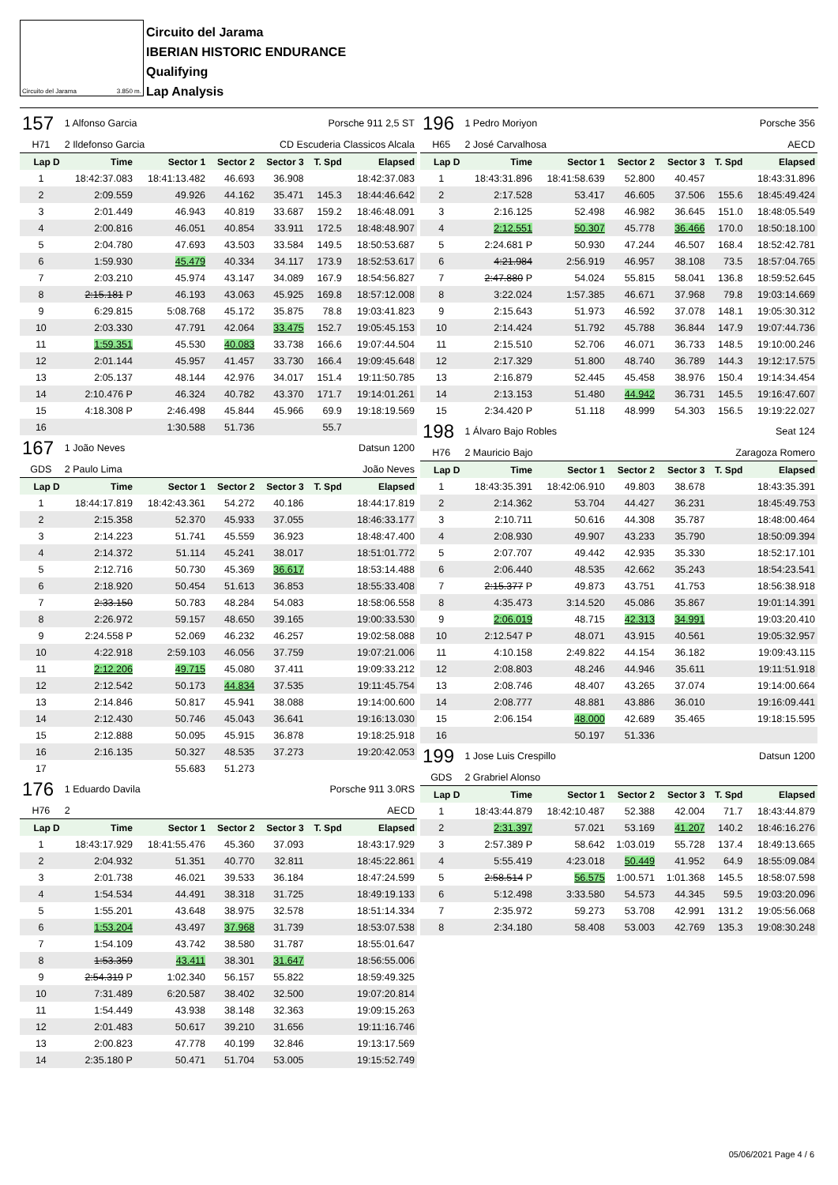Circuito del Jarama 3.850 m.
Circuito del Jarama
IBERIAN HISTORIC ENDURANCE
Qualifying
Lap Analysis
| 157 | 1 Alfonso Garcia | | | Porsche 911 2,5 ST | | |
| H71 | 2 Ildefonso Garcia | | CD Escuderia Classicos Alcala | | | |
| Lap D | Time | Sector 1 | Sector 2 | Sector 3 | T. Spd | Elapsed |
| 1 | 18:42:37.083 | 18:41:13.482 | 46.693 | 36.908 | | 18:42:37.083 |
| 2 | 2:09.559 | 49.926 | 44.162 | 35.471 | 145.3 | 18:44:46.642 |
| 3 | 2:01.449 | 46.943 | 40.819 | 33.687 | 159.2 | 18:46:48.091 |
| 4 | 2:00.816 | 46.051 | 40.854 | 33.911 | 172.5 | 18:48:48.907 |
| 5 | 2:04.780 | 47.693 | 43.503 | 33.584 | 149.5 | 18:50:53.687 |
| 6 | 1:59.930 | 45.479 | 40.334 | 34.117 | 173.9 | 18:52:53.617 |
| 7 | 2:03.210 | 45.974 | 43.147 | 34.089 | 167.9 | 18:54:56.827 |
| 8 | 2:15.181 P | 46.193 | 43.063 | 45.925 | 169.8 | 18:57:12.008 |
| 9 | 6:29.815 | 5:08.768 | 45.172 | 35.875 | 78.8 | 19:03:41.823 |
| 10 | 2:03.330 | 47.791 | 42.064 | 33.475 | 152.7 | 19:05:45.153 |
| 11 | 1:59.351 | 45.530 | 40.083 | 33.738 | 166.6 | 19:07:44.504 |
| 12 | 2:01.144 | 45.957 | 41.457 | 33.730 | 166.4 | 19:09:45.648 |
| 13 | 2:05.137 | 48.144 | 42.976 | 34.017 | 151.4 | 19:11:50.785 |
| 14 | 2:10.476 P | 46.324 | 40.782 | 43.370 | 171.7 | 19:14:01.261 |
| 15 | 4:18.308 P | 2:46.498 | 45.844 | 45.966 | 69.9 | 19:18:19.569 |
| 16 | | 1:30.588 | 51.736 | | 55.7 | |
| 167 | 1 João Neves | | | Datsun 1200 | | |
| GDS | 2 Paulo Lima | | João Neves | | | |
| Lap D | Time | Sector 1 | Sector 2 | Sector 3 | T. Spd | Elapsed |
| 1 | 18:44:17.819 | 18:42:43.361 | 54.272 | 40.186 | | 18:44:17.819 |
| 2 | 2:15.358 | 52.370 | 45.933 | 37.055 | | 18:46:33.177 |
| 3 | 2:14.223 | 51.741 | 45.559 | 36.923 | | 18:48:47.400 |
| 4 | 2:14.372 | 51.114 | 45.241 | 38.017 | | 18:51:01.772 |
| 5 | 2:12.716 | 50.730 | 45.369 | 36.617 | | 18:53:14.488 |
| 6 | 2:18.920 | 50.454 | 51.613 | 36.853 | | 18:55:33.408 |
| 7 | 2:33.150 | 50.783 | 48.284 | 54.083 | | 18:58:06.558 |
| 8 | 2:26.972 | 59.157 | 48.650 | 39.165 | | 19:00:33.530 |
| 9 | 2:24.558 P | 52.069 | 46.232 | 46.257 | | 19:02:58.088 |
| 10 | 4:22.918 | 2:59.103 | 46.056 | 37.759 | | 19:07:21.006 |
| 11 | 2:12.206 | 49.715 | 45.080 | 37.411 | | 19:09:33.212 |
| 12 | 2:12.542 | 50.173 | 44.834 | 37.535 | | 19:11:45.754 |
| 13 | 2:14.846 | 50.817 | 45.941 | 38.088 | | 19:14:00.600 |
| 14 | 2:12.430 | 50.746 | 45.043 | 36.641 | | 19:16:13.030 |
| 15 | 2:12.888 | 50.095 | 45.915 | 36.878 | | 19:18:25.918 |
| 16 | 2:16.135 | 50.327 | 48.535 | 37.273 | | 19:20:42.053 |
| 17 | | 55.683 | 51.273 | | | |
| 176 | 1 Eduardo Davila | | | Porsche 911 3.0RS | | |
| H76 | 2 | | AECD | | | |
| Lap D | Time | Sector 1 | Sector 2 | Sector 3 | T. Spd | Elapsed |
| 1 | 18:43:17.929 | 18:41:55.476 | 45.360 | 37.093 | | 18:43:17.929 |
| 2 | 2:04.932 | 51.351 | 40.770 | 32.811 | | 18:45:22.861 |
| 3 | 2:01.738 | 46.021 | 39.533 | 36.184 | | 18:47:24.599 |
| 4 | 1:54.534 | 44.491 | 38.318 | 31.725 | | 18:49:19.133 |
| 5 | 1:55.201 | 43.648 | 38.975 | 32.578 | | 18:51:14.334 |
| 6 | 1:53.204 | 43.497 | 37.968 | 31.739 | | 18:53:07.538 |
| 7 | 1:54.109 | 43.742 | 38.580 | 31.787 | | 18:55:01.647 |
| 8 | 1:53.359 | 43.411 | 38.301 | 31.647 | | 18:56:55.006 |
| 9 | 2:54.319 P | 1:02.340 | 56.157 | 55.822 | | 18:59:49.325 |
| 10 | 7:31.489 | 6:20.587 | 38.402 | 32.500 | | 19:07:20.814 |
| 11 | 1:54.449 | 43.938 | 38.148 | 32.363 | | 19:09:15.263 |
| 12 | 2:01.483 | 50.617 | 39.210 | 31.656 | | 19:11:16.746 |
| 13 | 2:00.823 | 47.778 | 40.199 | 32.846 | | 19:13:17.569 |
| 14 | 2:35.180 P | 50.471 | 51.704 | 53.005 | | 19:15:52.749 |
| 196 | 1 Pedro Moriyon | | | Porsche 356 | | |
| H65 | 2 José Carvalhosa | | AECD | | | |
| Lap D | Time | Sector 1 | Sector 2 | Sector 3 | T. Spd | Elapsed |
| 1 | 18:43:31.896 | 18:41:58.639 | 52.800 | 40.457 | | 18:43:31.896 |
| 2 | 2:17.528 | 53.417 | 46.605 | 37.506 | 155.6 | 18:45:49.424 |
| 3 | 2:16.125 | 52.498 | 46.982 | 36.645 | 151.0 | 18:48:05.549 |
| 4 | 2:12.551 | 50.307 | 45.778 | 36.466 | 170.0 | 18:50:18.100 |
| 5 | 2:24.681 P | 50.930 | 47.244 | 46.507 | 168.4 | 18:52:42.781 |
| 6 | 4:21.984 | 2:56.919 | 46.957 | 38.108 | 73.5 | 18:57:04.765 |
| 7 | 2:47.880 P | 54.024 | 55.815 | 58.041 | 136.8 | 18:59:52.645 |
| 8 | 3:22.024 | 1:57.385 | 46.671 | 37.968 | 79.8 | 19:03:14.669 |
| 9 | 2:15.643 | 51.973 | 46.592 | 37.078 | 148.1 | 19:05:30.312 |
| 10 | 2:14.424 | 51.792 | 45.788 | 36.844 | 147.9 | 19:07:44.736 |
| 11 | 2:15.510 | 52.706 | 46.071 | 36.733 | 148.5 | 19:10:00.246 |
| 12 | 2:17.329 | 51.800 | 48.740 | 36.789 | 144.3 | 19:12:17.575 |
| 13 | 2:16.879 | 52.445 | 45.458 | 38.976 | 150.4 | 19:14:34.454 |
| 14 | 2:13.153 | 51.480 | 44.942 | 36.731 | 145.5 | 19:16:47.607 |
| 15 | 2:34.420 P | 51.118 | 48.999 | 54.303 | 156.5 | 19:19:22.027 |
| 198 | 1 Álvaro Bajo Robles | | | Seat 124 | | |
| H76 | 2 Mauricio Bajo | | Zaragoza Romero | | | |
| Lap D | Time | Sector 1 | Sector 2 | Sector 3 | T. Spd | Elapsed |
| 1 | 18:43:35.391 | 18:42:06.910 | 49.803 | 38.678 | | 18:43:35.391 |
| 2 | 2:14.362 | 53.704 | 44.427 | 36.231 | | 18:45:49.753 |
| 3 | 2:10.711 | 50.616 | 44.308 | 35.787 | | 18:48:00.464 |
| 4 | 2:08.930 | 49.907 | 43.233 | 35.790 | | 18:50:09.394 |
| 5 | 2:07.707 | 49.442 | 42.935 | 35.330 | | 18:52:17.101 |
| 6 | 2:06.440 | 48.535 | 42.662 | 35.243 | | 18:54:23.541 |
| 7 | 2:15.377 P | 49.873 | 43.751 | 41.753 | | 18:56:38.918 |
| 8 | 4:35.473 | 3:14.520 | 45.086 | 35.867 | | 19:01:14.391 |
| 9 | 2:06.019 | 48.715 | 42.313 | 34.991 | | 19:03:20.410 |
| 10 | 2:12.547 P | 48.071 | 43.915 | 40.561 | | 19:05:32.957 |
| 11 | 4:10.158 | 2:49.822 | 44.154 | 36.182 | | 19:09:43.115 |
| 12 | 2:08.803 | 48.246 | 44.946 | 35.611 | | 19:11:51.918 |
| 13 | 2:08.746 | 48.407 | 43.265 | 37.074 | | 19:14:00.664 |
| 14 | 2:08.777 | 48.881 | 43.886 | 36.010 | | 19:16:09.441 |
| 15 | 2:06.154 | 48.000 | 42.689 | 35.465 | | 19:18:15.595 |
| 16 | | 50.197 | 51.336 | | | |
| 199 | 1 Jose Luis Crespillo | | | Datsun 1200 | | |
| GDS | 2 Grabriel Alonso | | | | | |
| Lap D | Time | Sector 1 | Sector 2 | Sector 3 | T. Spd | Elapsed |
| 1 | 18:43:44.879 | 18:42:10.487 | 52.388 | 42.004 | 71.7 | 18:43:44.879 |
| 2 | 2:31.397 | 57.021 | 53.169 | 41.207 | 140.2 | 18:46:16.276 |
| 3 | 2:57.389 P | 58.642 | 1:03.019 | 55.728 | 137.4 | 18:49:13.665 |
| 4 | 5:55.419 | 4:23.018 | 50.449 | 41.952 | 64.9 | 18:55:09.084 |
| 5 | 2:58.514 P | 56.575 | 1:00.571 | 1:01.368 | 145.5 | 18:58:07.598 |
| 6 | 5:12.498 | 3:33.580 | 54.573 | 44.345 | 59.5 | 19:03:20.096 |
| 7 | 2:35.972 | 59.273 | 53.708 | 42.991 | 131.2 | 19:05:56.068 |
| 8 | 2:34.180 | 58.408 | 53.003 | 42.769 | 135.3 | 19:08:30.248 |
05/06/2021 Page 4 / 6